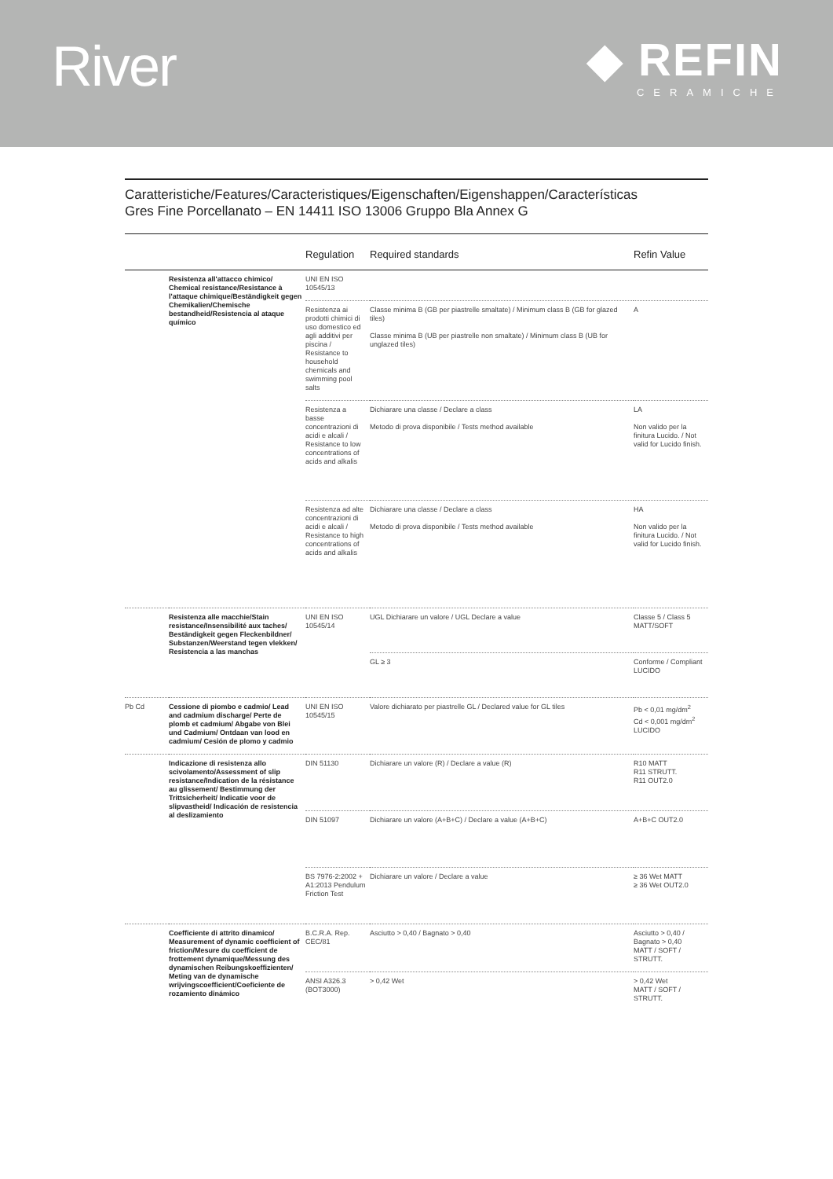River
◆ REFIN
CERAMICHE
Caratteristiche/Features/Caracteristiques/Eigenschaften/Eigenshappen/Características
Gres Fine Porcellanato – EN 14411 ISO 13006 Gruppo Bla Annex G
| | | Regulation | Required standards | Refin Value |
| --- | --- | --- | --- | --- |
| | Resistenza all'attacco chimico/ Chemical resistance/Resistance à l'attaque chimique/Beständigkeit gegen Chemikalien/Chemische bestandheid/Resistencia al ataque químico | UNI EN ISO 10545/13 | | |
| | | Resistenza ai prodotti chimici di uso domestico ed agli additivi per piscina / Resistance to household chemicals and swimming pool salts | Classe minima B (GB per piastrelle smaltate) / Minimum class B (GB for glazed tiles) Classe minima B (UB per piastrelle non smaltate) / Minimum class B (UB for unglazed tiles) | A |
| | | Resistenza a basse concentrazioni di acidi e alcali / Resistance to low concentrations of acids and alkalis | Dichiarare una classe / Declare a class Metodo di prova disponibile / Tests method available | LA Non valido per la finitura Lucido. / Not valid for Lucido finish. |
| | | Resistenza ad alte concentrazioni di acidi e alcali / Resistance to high concentrations of acids and alkalis | Dichiarare una classe / Declare a class Metodo di prova disponibile / Tests method available | HA Non valido per la finitura Lucido. / Not valid for Lucido finish. |
| | Resistenza alle macchie/Stain resistance/Insensibilité aux taches/ Beständigkeit gegen Fleckenbildner/ Substanzen/Weerstand tegen vlekken/ Resistencia a las manchas | UNI EN ISO 10545/14 | UGL Dichiarare un valore / UGL Declare a value | Classe 5 / Class 5 MATT/SOFT |
| | | | GL ≥ 3 | Conforme / Compliant LUCIDO |
| Pb Cd | Cessione di piombo e cadmio/ Lead and cadmium discharge/ Perte de plomb et cadmium/ Abgabe von Blei und Cadmium/ Ontdaan van lood en cadmium/ Cesión de plomo y cadmio | UNI EN ISO 10545/15 | Valore dichiarato per piastrelle GL / Declared value for GL tiles | Pb < 0,01 mg/dm<sup>2</sup> Cd < 0,001 mg/dm<sup>2</sup> LUCIDO |
| | Indicazione di resistenza allo scivolamento/Assessment of slip resistance/Indication de la résistance au glissement/ Bestimmung der Trittsicherheit/ Indicatie voor de slipvastheid/ Indicación de resistencia al deslizamiento | DIN 51130 | Dichiarare un valore (R) / Declare a value (R) | R10 MATT R11 STRUTT. R11 OUT2.0 |
| | | DIN 51097 | Dichiarare un valore (A+B+C) / Declare a value (A+B+C) | A+B+C OUT2.0 |
| | | BS 7976-2:2002 + A1:2013 Pendulum Friction Test | Dichiarare un valore / Declare a value | ≥ 36 Wet MATT ≥ 36 Wet OUT2.0 |
| | Coefficiente di attrito dinamico/ Measurement of dynamic coefficient of friction/Mesure du coefficient de frottement dynamique/Messung des dynamischen Reibungskoeffizienten/ Meting van de dynamische wrijvingscoefficient/Coeficiente de rozamiento dinámico | B.C.R.A. Rep. CEC/81 | Asciutto > 0,40 / Bagnato > 0,40 | Asciutto > 0,40 / Bagnato > 0,40 MATT / SOFT / STRUTT. |
| | | ANSI A326.3 (BOT3000) | > 0,42 Wet | > 0,42 Wet MATT / SOFT / STRUTT. |